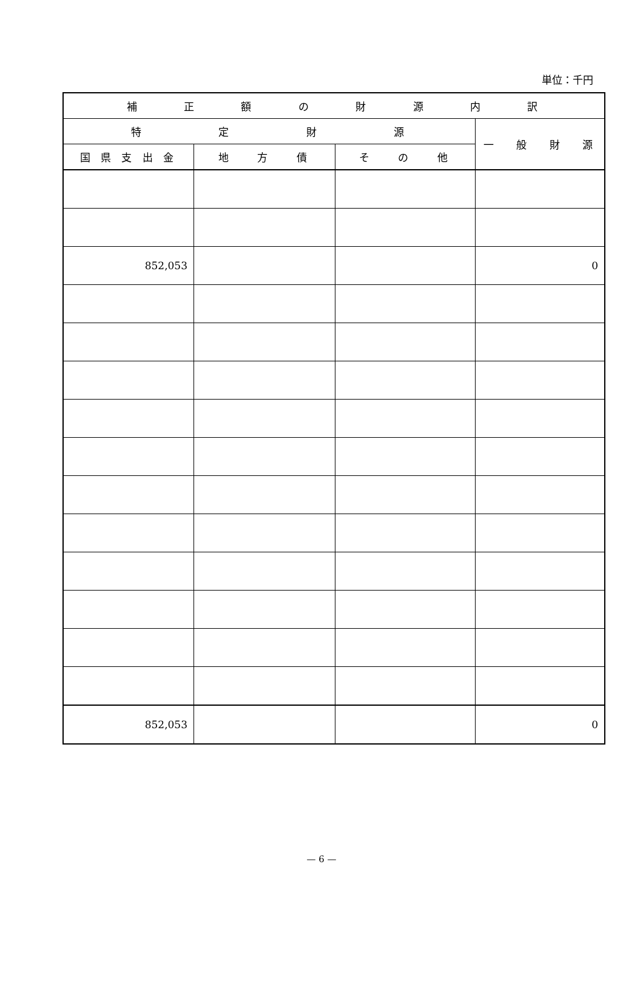単位：千円
| 補 正 額 の 財 源 内 訳 | | | |
| --- | --- | --- | --- |
| 特 定 財 源 | | | 一 般 財 源 |
| 国 県 支 出 金 | 地 方 債 | そ の 他 | |
| 852,053 | | | 0 |
| 852,053 | | | 0 |
— 6 —